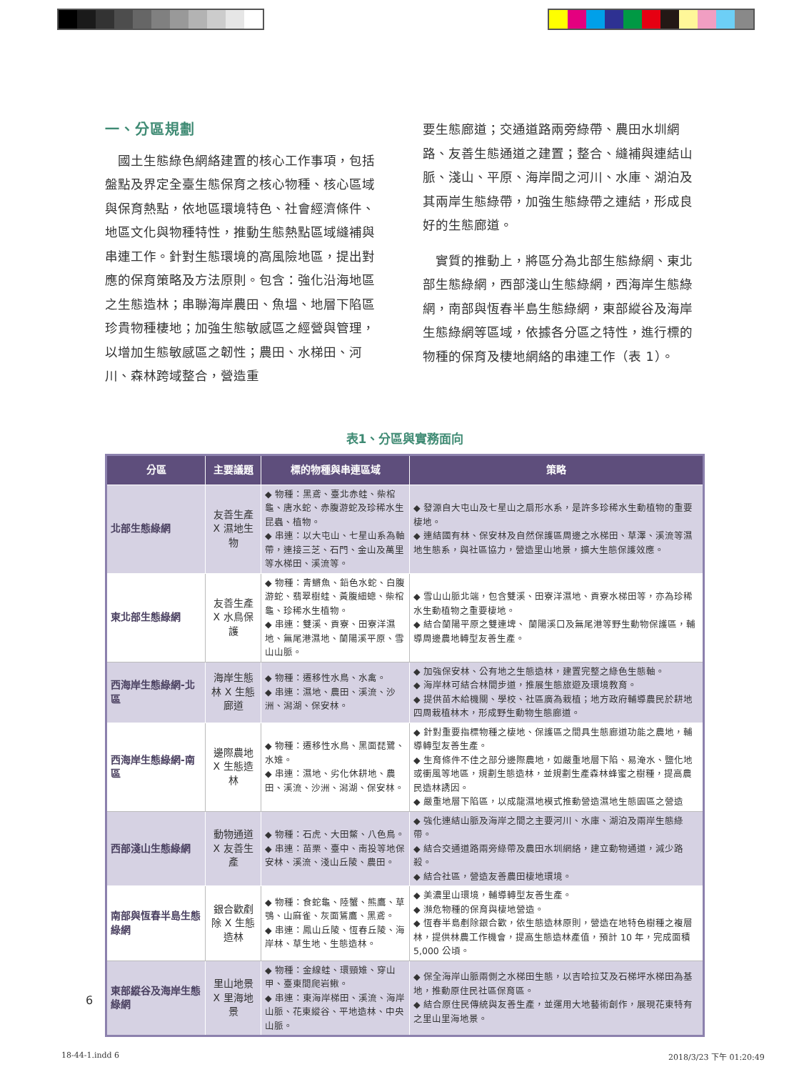一、分區規劃
　國土生態綠色網絡建置的核心工作事項，包括盤點及界定全臺生態保育之核心物種、核心區域與保育熱點，依地區環境特色、社會經濟條件、地區文化與物種特性，推動生態熱點區域縫補與串連工作。針對生態環境的高風險地區，提出對應的保育策略及方法原則。包含：強化沿海地區之生態造林；串聯海岸農田、魚塭、地層下陷區珍貴物種棲地；加強生態敏感區之經營與管理，以增加生態敏感區之韌性；農田、水梯田、河川、森林跨域整合，營造重
要生態廊道；交通道路兩旁綠帶、農田水圳網路、友善生態通道之建置；整合、縫補與連結山脈、淺山、平原、海岸間之河川、水庫、湖泊及其兩岸生態綠帶，加強生態綠帶之連結，形成良好的生態廊道。
　實質的推動上，將區分為北部生態綠網、東北部生態綠網，西部淺山生態綠網，西海岸生態綠網，南部與恆春半島生態綠網，東部縱谷及海岸生態綠網等區域，依據各分區之特性，進行標的物種的保育及棲地網絡的串連工作（表 1）。
表1、分區與實務面向
| 分區 | 主要議題 | 標的物種與串連區域 | 策略 |
| --- | --- | --- | --- |
| 北部生態綠網 | 友善生產 X 濕地生物 | ◆ 物種：黑鳶、臺北赤蛙、柴棺龜、唐水蛇、赤腹游蛇及珍稀水生昆蟲、植物。 ◆ 串連：以大屯山、七星山系為軸帶，連接三芝、石門、金山及萬里等水梯田、溪流等。 | ◆ 發源自大屯山及七星山之扇形水系，是許多珍稀水生動植物的重要棲地。 ◆ 連結國有林、保安林及自然保護區周邊之水梯田、草澤、溪流等濕地生態系，與社區協力，營造里山地景，擴大生態保護效應。 |
| 東北部生態綠網 | 友善生產 X 水鳥保護 | ◆ 物種：青鱂魚、鉛色水蛇、白腹游蛇、翡翠樹蛙、黃腹細蟌、柴棺龜、珍稀水生植物。 ◆ 串連：雙溪、貢寮、田寮洋濕地、無尾港濕地、蘭陽溪平原、雪山山脈。 | ◆ 雪山山脈北端，包含雙溪、田寮洋濕地、貢寮水梯田等，亦為珍稀水生動植物之重要棲地。 ◆ 結合蘭陽平原之雙連埤、 蘭陽溪口及無尾港等野生動物保護區，輔導周邊農地轉型友善生產。 |
| 西海岸生態綠網-北區 | 海岸生態林 X 生態廊道 | ◆ 物種：遷移性水鳥、水禽。 ◆ 串連：濕地、農田、溪流、沙洲、潟湖、保安林。 | ◆ 加強保安林、公有地之生態造林，建置完整之綠色生態軸。 ◆ 海岸林可結合林間步道，推展生態旅遊及環境教育。 ◆ 提供苗木給機關、學校、社區廣為栽植；地方政府輔導農民於耕地四周栽植林木，形成野生動物生態廊道。 |
| 西海岸生態綠網-南區 | 邊際農地 X 生態造林 | ◆ 物種：遷移性水鳥、黑面琵鷺、水雉。 ◆ 串連：濕地、劣化休耕地、農田、溪流、沙洲、潟湖、保安林。 | ◆ 針對重要指標物種之棲地、保護區之間具生態廊道功能之農地，輔導轉型友善生產。 ◆ 生育條件不佳之部分邊際農地，如嚴重地層下陷、易淹水、鹽化地或衝風等地區，規劃生態造林，並規劃生產森林蜂蜜之樹種，提高農民造林誘因。 ◆ 嚴重地層下陷區，以成龍濕地模式推動營造濕地生態園區之營造 |
| 西部淺山生態綠網 | 動物通道 X 友善生產 | ◆ 物種：石虎、大田鱉、八色鳥。 ◆ 串連：苗栗、臺中、南投等地保安林、溪流、淺山丘陵、農田。 | ◆ 強化連結山脈及海岸之間之主要河川、水庫、湖泊及兩岸生態綠帶。 ◆ 結合交通道路兩旁綠帶及農田水圳網絡，建立動物通道，減少路殺。 ◆ 結合社區，營造友善農田棲地環境。 |
| 南部與恆春半島生態綠網 | 銀合歡剷除 X 生態造林 | ◆ 物種：食蛇龜、陸蟹、熊鷹、草鴞、山麻雀、灰面鵟鷹、黑鳶。 ◆ 串連：鳳山丘陵、恆春丘陵、海岸林、草生地、生態造林。 | ◆ 美濃里山環境，輔導轉型友善生產。 ◆ 瀕危物種的保育與棲地營造。 ◆ 恆春半島剷除銀合歡，依生態造林原則，營造在地特色樹種之複層林，提供林農工作機會，提高生態造林產值，預計 10 年，完成面積 5,000 公頃。 |
| 東部縱谷及海岸生態綠網 | 里山地景 X 里海地景 | ◆ 物種：金線蛙、環頸雉、穿山甲、臺東間爬岩鰍。 ◆ 串連：東海岸梯田、溪流、海岸山脈、花東縱谷、平地造林、中央山脈。 | ◆ 保全海岸山脈兩側之水梯田生態，以吉哈拉艾及石梯坪水梯田為基地，推動原住民社區保育區。 ◆ 結合原住民傳統與友善生產，並運用大地藝術創作，展現花東特有之里山里海地景。 |
6
18-44-1.indd 6 2018/3/23 下午 01:20:49